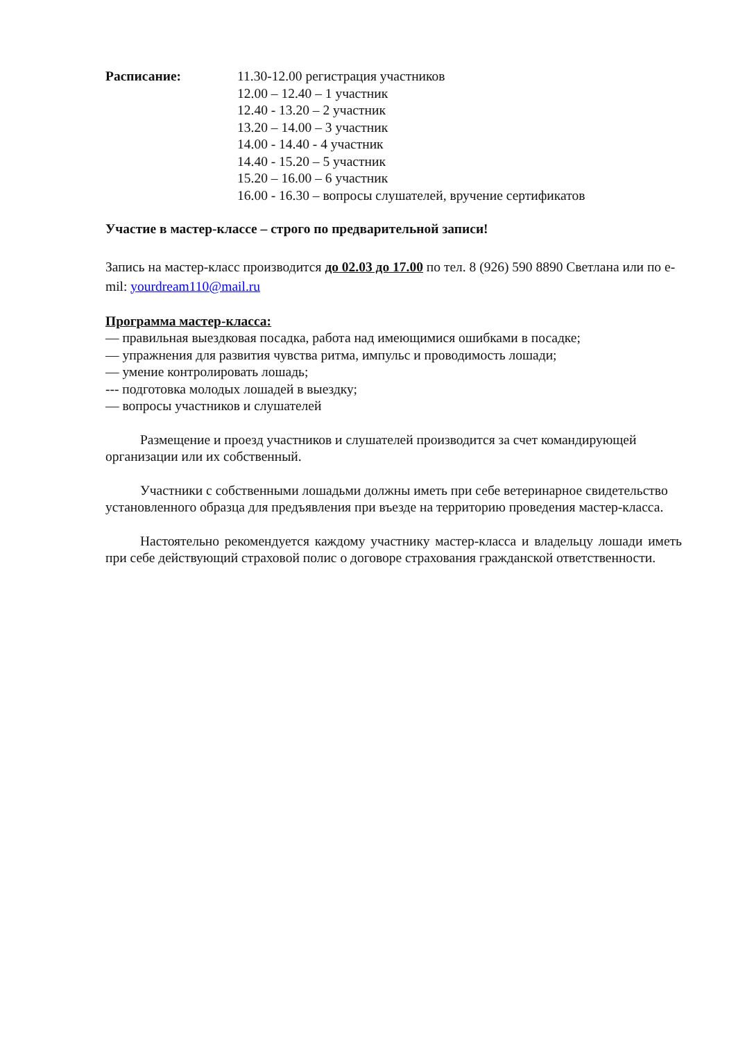Расписание: 11.30-12.00 регистрация участников
12.00 – 12.40 – 1 участник
12.40 - 13.20 – 2 участник
13.20 – 14.00 – 3 участник
14.00 - 14.40 - 4 участник
14.40 - 15.20 – 5 участник
15.20 – 16.00 – 6 участник
16.00 - 16.30 – вопросы слушателей, вручение сертификатов
Участие в мастер-классе – строго по предварительной записи!
Запись на мастер-класс производится до 02.03 до 17.00 по тел. 8 (926) 590 8890 Светлана или по e-mil: yourdream110@mail.ru
Программа мастер-класса:
— правильная выездковая посадка, работа над имеющимися ошибками в посадке;
— упражнения для развития чувства ритма, импульс и проводимость лошади;
— умение контролировать лошадь;
--- подготовка молодых лошадей в выездку;
— вопросы участников и слушателей
Размещение и проезд участников и слушателей производится за счет командирующей организации или их собственный.
Участники с собственными лошадьми должны иметь при себе ветеринарное свидетельство установленного образца для предъявления при въезде на территорию проведения мастер-класса.
Настоятельно рекомендуется каждому участнику мастер-класса и владельцу лошади иметь при себе действующий страховой полис о договоре страхования гражданской ответственности.